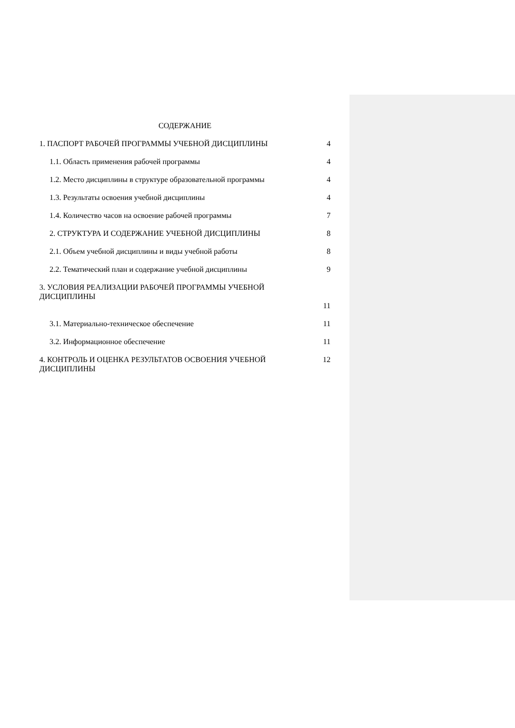СОДЕРЖАНИЕ
1. ПАСПОРТ РАБОЧЕЙ ПРОГРАММЫ УЧЕБНОЙ ДИСЦИПЛИНЫ 4
1.1. Область применения рабочей программы 4
1.2. Место дисциплины в структуре образовательной программы 4
1.3. Результаты освоения учебной дисциплины 4
1.4. Количество часов на освоение рабочей программы 7
2. СТРУКТУРА И СОДЕРЖАНИЕ УЧЕБНОЙ ДИСЦИПЛИНЫ 8
2.1. Объем учебной дисциплины и виды учебной работы 8
2.2. Тематический план и содержание учебной дисциплины 9
3. УСЛОВИЯ РЕАЛИЗАЦИИ РАБОЧЕЙ ПРОГРАММЫ УЧЕБНОЙ ДИСЦИПЛИНЫ 11
3.1. Материально-техническое обеспечение 11
3.2. Информационное обеспечение 11
4. КОНТРОЛЬ И ОЦЕНКА РЕЗУЛЬТАТОВ ОСВОЕНИЯ УЧЕБНОЙ ДИСЦИПЛИНЫ 12